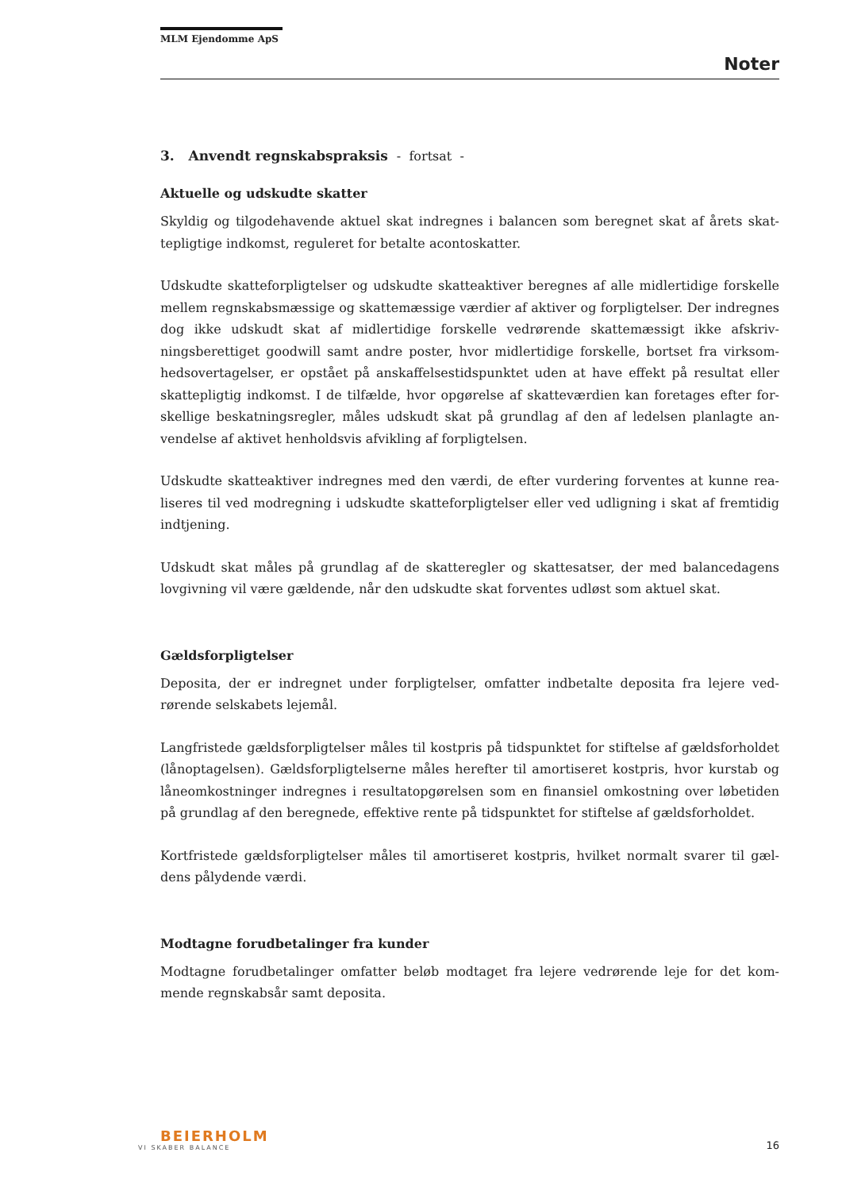MLM Ejendomme ApS
Noter
3. Anvendt regnskabspraksis - fortsat -
Aktuelle og udskudte skatter
Skyldig og tilgodehavende aktuel skat indregnes i balancen som beregnet skat af årets skat­tepligtige indkomst, reguleret for betalte acontoskatter.
Udskudte skatteforpligtelser og udskudte skatteaktiver beregnes af alle midlertidige forskelle mellem regnskabsmæssige og skattemæssige værdier af aktiver og forpligtelser. Der indreg­nes dog ikke udskudt skat af midlertidige forskelle vedrørende skattemæssigt ikke afskriv­ningsberettiget goodwill samt andre poster, hvor midlertidige forskelle, bortset fra virksom­hedsovertagelser, er opstået på anskaffelsestidspunktet uden at have effekt på resultat eller skattepligtig indkomst. I de tilfælde, hvor opgørelse af skatteværdien kan foretages efter for­skellige beskatningsregler, måles udskudt skat på grundlag af den af ledelsen planlagte an­vendelse af aktivet henholdsvis afvikling af forpligtelsen.
Udskudte skatteaktiver indregnes med den værdi, de efter vurdering forventes at kunne rea­liseres til ved modregning i udskudte skatteforpligtelser eller ved udligning i skat af frem­tidig indtjening.
Udskudt skat måles på grundlag af de skatteregler og skattesatser, der med balancedagens lovgivning vil være gældende, når den udskudte skat forventes udløst som aktuel skat.
Gældsforpligtelser
Deposita, der er indregnet under forpligtelser, omfatter indbetalte deposita fra lejere ved­rørende selskabets lejemål.
Langfristede gældsforpligtelser måles til kostpris på tidspunktet for stiftelse af gældsforholdet (lånoptagelsen). Gældsforpligtelserne måles herefter til amortiseret kostpris, hvor kurstab og låneomkostninger indregnes i resultatopgørelsen som en finansiel omkostning over løbetiden på grundlag af den beregnede, effektive rente på tidspunktet for stiftelse af gældsforholdet.
Kortfristede gældsforpligtelser måles til amortiseret kostpris, hvilket normalt svarer til gæl­dens pålydende værdi.
Modtagne forudbetalinger fra kunder
Modtagne forudbetalinger omfatter beløb modtaget fra lejere vedrørende leje for det kom­mende regnskabsår samt deposita.
BEIERHOLM
VI SKABER BALANCE
16